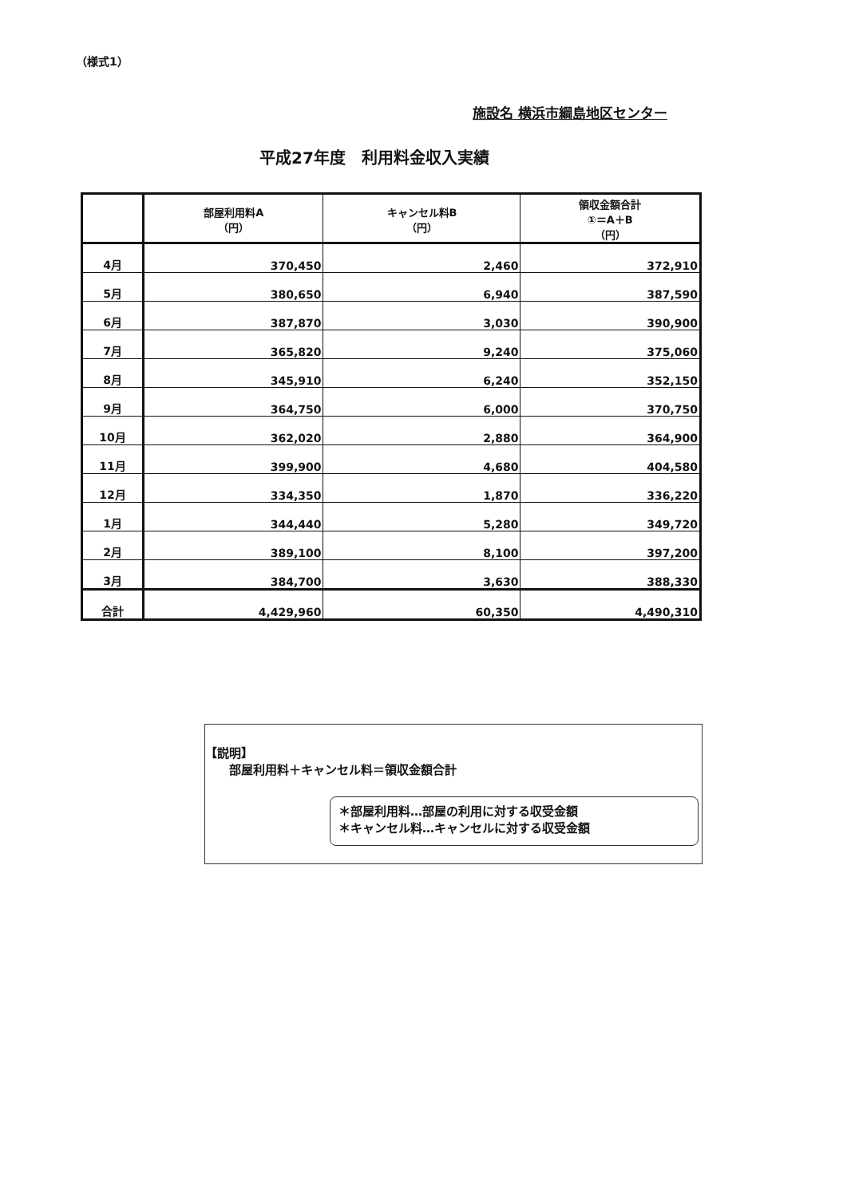（様式1）
施設名 横浜市綱島地区センター
平成27年度　利用料金収入実績
| | 部屋利用料A （円） | キャンセル料B （円） | 領収金額合計 ①＝A＋B （円） |
| --- | --- | --- | --- |
| 4月 | 370,450 | 2,460 | 372,910 |
| 5月 | 380,650 | 6,940 | 387,590 |
| 6月 | 387,870 | 3,030 | 390,900 |
| 7月 | 365,820 | 9,240 | 375,060 |
| 8月 | 345,910 | 6,240 | 352,150 |
| 9月 | 364,750 | 6,000 | 370,750 |
| 10月 | 362,020 | 2,880 | 364,900 |
| 11月 | 399,900 | 4,680 | 404,580 |
| 12月 | 334,350 | 1,870 | 336,220 |
| 1月 | 344,440 | 5,280 | 349,720 |
| 2月 | 389,100 | 8,100 | 397,200 |
| 3月 | 384,700 | 3,630 | 388,330 |
| 合計 | 4,429,960 | 60,350 | 4,490,310 |
【説明】
部屋利用料＋キャンセル料＝領収金額合計
＊部屋利用料…部屋の利用に対する収受金額
＊キャンセル料…キャンセルに対する収受金額